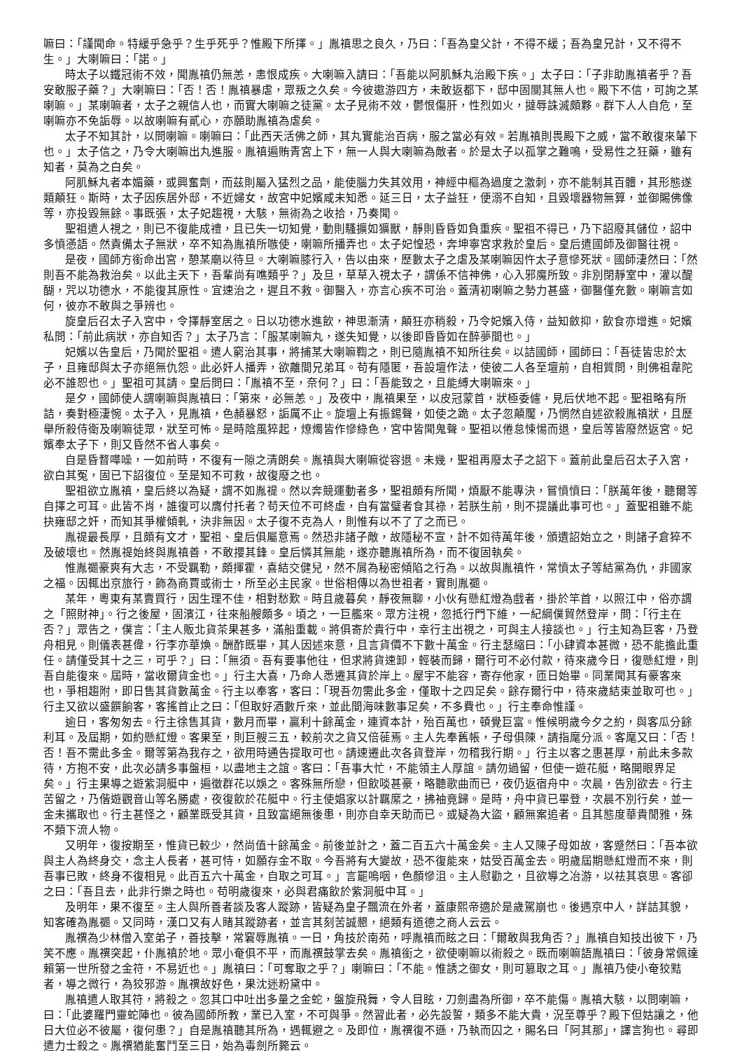嘛曰：「謹聞命。特緩乎急乎？生乎死乎？惟殿下所擇。」胤禛思之良久，乃曰：「吾為皇父計，不得不緩；吾為皇兄計，又不得不生。」大喇嘛曰：「諾。」
時太子以鐵冠術不效，聞胤禛仍無恙，恚恨成疾。大喇嘛入請曰：「吾能以阿肌穌丸治殿下疾。」太子曰：「子非助胤禛者乎？吾安敢服子藥？」大喇嘛曰：「否！否！胤禛暴虐，眾叛之久矣。今彼遨游四方，未敢返都下，邸中固闃其無人也。殿下不信，可詢之某喇嘛。」某喇嘛者，太子之親信人也，而實大喇嘛之徒黨。太子見術不效，鬱恨傷肝，性烈如火，撻辱誅滅頗夥。群下人人自危，至喇嘛亦不免詬辱。以故喇嘛有貳心，亦願助胤禛為虐矣。
太子不知其計，以問喇嘛。喇嘛曰：「此西天活佛之師，其丸實能治百病，服之當必有效。若胤禛則畏殿下之威，當不敢復來輦下也。」太子信之，乃令大喇嘛出丸進服。胤禛遍賄青宮上下，無一人與大喇嘛為敵者。於是太子以孤掌之難鳴，受易性之狂藥，雖有知者，莫為之白矣。
阿肌穌丸者本媚藥，或興奮劑，而茲則屬入猛烈之品，能使腦力失其效用，神經中樞為過度之激刺，亦不能制其百體，其形態遂類顛狂。斯時，太子因疾居外邸，不近婦女，故宮中妃嬪咸未知悉。延三日，太子益狂，便溺不自知，且毀壞器物無算，並御賜佛像等，亦投毀無餘。事既張，太子妃趨視，大駭，無術為之收拾，乃奏聞。
聖祖遣人視之，則已不復能成禮，且已失一切知覺，動則騷擴如獷獸，靜則昏昏如負重疾。聖祖不得已，乃下詔廢其儲位，詔中多憤懣語。然責備太子無狀，卒不知為胤禛所嗾使，喇嘛所播弄也。太子妃惶恐，奔坤寧宮求救於皇后。皇后遣國師及御醫往視。
是夜，國師方銜命出宮，憩某廟以待旦。大喇嘛膝行入，告以由來，歷數太子之虐及某喇嘛因忤太子意慘死狀。國師淒然曰：「然則吾不能為救治矣。以此主天下，吾輩尚有噍類乎？」及旦，草草入視太子，謂係不信神佛，心入邪魔所致。非別閉靜室中，灌以醍醐，咒以功德水，不能復其原性。宜速治之，遲且不救。御醫入，亦言心疾不可治。蓋清初喇嘛之勢力甚盛，御醫僅充數。喇嘛言如何，彼亦不敢與之爭辨也。
旋皇后召太子入宮中，令擇靜室居之。日以功德水進飲，神思漸清，顛狂亦稍殺，乃令妃嬪入侍，益知斂抑，飲食亦增進。妃嬪私問：「前此病狀，亦自知否？」太子乃言：「服某喇嘛丸，遂失知覺，以後即昏昏如在醉夢間也。」
妃嬪以告皇后，乃聞於聖祖。遣人窮治其事，將捕某大喇嘛鞫之，則已隨胤禛不知所往矣。以詰國師，國師曰：「吾徒皆忠於太子，且雍邸與太子亦絕無仇怨。此必奸人播弄，欲離間兄弟耳。苟有隱匿，吾設壇作法，使彼二人各至壇前，自相質問，則佛祖韋陀必不誰恕也。」聖祖可其請。皇后問曰：「胤禛不至，奈何？」曰：「吾能致之，且能縛大喇嘛來。」
是夕，國師使人謂喇嘛與胤禛曰：「第來，必無恙。」及夜中，胤禛果至，以皮冠蒙首，狀極委儢，見后伏地不起。聖祖略有所詰，奏對極淒惋。太子入，見胤禛，色頳暴怒，詬厲不止。旋壇上有振錫聲，如使之跪。太子忽顛魘，乃惘然自述欲殺胤禛狀，且歷舉所殺侍衛及喇嘛徒眾，狀至可怖。是時陰風猝起，燎燭皆作慘綠色，宮中皆聞鬼聲。聖祖以倦怠悚惕而退，皇后等皆廢然返宮。妃嬪奉太子下，則又昏然不省人事矣。
自是昏瞀嘩噪，一如前時，不復有一隙之清朗矣。胤禛與大喇嘛從容退。未幾，聖祖再廢太子之詔下。蓋前此皇后召太子入宮，欲白其冤，固已下詔復位。至是知不可救，故復廢之也。
聖祖欲立胤禛，皇后終以為疑，謂不如胤禔。然以奔競運動者多，聖祖頗有所聞，煩厭不能專決，嘗憤憤曰：「朕萬年後，聽爾等自擇之可耳。此皆不肖，誰復可以膺付托者？苟天位不可終虛，自有當璧者食其祿，若朕生前，則不提議此事可也。」蓋聖祖雖不能抉雍邸之奸，而知其爭權傾軋，決非無因。太子復不克為人，則惟有以不了了之而已。
胤禔最長厚，且頗有文才，聖祖、皇后俱屬意焉。然恐非諸子敵，故隱秘不宣，計不如待萬年後，頒遺詔始立之，則諸子倉猝不及破壞也。然胤禔始終與胤禛善，不敢攖其鋒。皇后憐其無能，遂亦聽胤禛所為，而不復固執矣。
惟胤禵豪爽有大志，不受羈勒，頗揮霍，喜結交健兒，然不屑為秘密傾陷之行為。以故與胤禛忤，常憤太子等結黨為仇，非國家之福。因輒出京旅行，飾為商賈或術士，所至必主民家。世俗相傳以為世祖者，實則胤禵。
某年，粵東有某賣買行，因生理不佳，相對愁歎。時且歲暮矣，靜夜無聊，小伙有懸紅燈為戲者，掛於竿首，以照江中，俗亦謂之「照財神」。行之後屋，固濱江，往來船艘頗多。頃之，一巨艦來。眾方注視，忽抵行門下維，一紀綱僕貿然登岸，問：「行主在否？」眾告之，僕言：「主人販北貨茶果甚多，滿船重載。將俱寄於貴行中，幸行主出視之，可與主人接談也。」行主知為巨客，乃登舟相見。則儀表甚偉，行李亦華煥。酬酢既畢，其人因述來意，且言貨價不下數十萬金。行主瑟縮曰：「小肆資本甚微，恐不能擔此重任。請僅受其十之三，可乎？」曰：「無須。吾有要事他往，但求將貨速卸，輕裝而歸，爾行可不必付款，待來歲今日，復懸紅燈，則吾自能復來。屆時，當收爾貨金也。」行主大喜，乃命人悉遷其貨於岸上。屋宇不能容，寄存他家，匝日始畢。同業聞其有豪客來也，爭相趨附，即日售其貨數萬金。行主以奉客，客曰：「現吾勿需此多金，僅取十之四足矣。餘存爾行中，待來歲結束並取可也。」行主又欲以盛饌餉客，客搖首止之曰：「但取好酒數斤來，並此間海味數事足矣，不多費也。」行主奉命惟謹。
逾日，客匆匆去。行主徐售其貨，數月而畢，贏利十餘萬金，連資本計，殆百萬也，頓覺巨富。惟候明歲今夕之約，與客瓜分餘利耳。及屆期，如約懸紅燈。客果至，則巨艘三五，較前次之貨又倍蓰焉。主人先奉舊帳，子母俱陳，請指麾分派。客麾又曰：「否！否！吾不需此多金。爾等第為我存之，欲用時通告提取可也。請速遷此次各貨登岸，勿稽我行期。」行主以客之惠甚厚，前此未多款待，方抱不安，此次必請多事盤桓，以盡地主之誼。客曰：「吾事大忙，不能領主人厚誼。請勿過留，但使一遊花艇，略開眼界足矣。」行主果導之遊紫洞艇中，遍徵群花以娛之。客殊無所戀，但飲啖甚豪，略聽歌曲而已，夜仍返宿舟中。次晨，告別欲去。行主苦留之，乃偕遊觀音山等名勝處，夜復飲於花艇中。行主使娼家以計羈縻之，拂袖竟歸。是時，舟中貨已畢登，次晨不別行矣，並一金未攜取也。行主甚怪之，顧業既受其貨，且致富絕無後患，則亦自幸天助而已。或疑為大盜，顧無案追者。且其態度華貴閒雅，殊不類下流人物。
又明年，復按期至，惟貨已較少，然尚值十餘萬金。前後並計之，蓋二百五六十萬金矣。主人又陳子母如故，客蹙然曰：「吾本欲與主人為終身交，念主人長者，甚可恃，如願存金不取。今吾將有大變故，恐不復能來，姑受百萬金去。明歲屆期懸紅燈而不來，則吾事已敗，終身不復相見。此百五六十萬金，自取之可耳。」言罷嗚咽，色顏慘沮。主人慰勸之，且欲導之冶游，以祛其哀思。客卻之曰：「吾且去，此非行樂之時也。苟明歲復來，必與君痛飲於紫洞艇中耳。」
及明年，果不復至。主人與所善者談及客人蹤跡，皆疑為皇子飄流在外者，蓋康熙帝適於是歲駕崩也。後遇京中人，詳詰其貌，知客確為胤禵。又同時，漢口又有人睹其蹤跡者，並言其刻苦誠懇，絕類有道德之商人云云。
胤禩為少林僧入室弟子，善技擊，常窘辱胤禛。一日，角技於南苑，呼胤禛而眩之曰：「爾敢與我角否？」胤禛自知技出彼下，乃笑不應。胤禩突起，仆胤禛於地。眾小奄俱不平，而胤禩鼓掌去矣。胤禛銜之，欲使喇嘛以術殺之。既而喇嘛語胤禛曰：「彼身常佩達賴第一世所發之金符，不易近也。」胤禛曰：「可奪取之乎？」喇嘛曰：「不能。惟誘之御女，則可篡取之耳。」胤禛乃使小奄狡黠者，導之微行，為狡邪游。胤禩故好色，果沈迷粉黛中。
胤禛遣人取其符，將殺之。忽其口中吐出多量之金蛇，盤旋飛舞，令人目眩，刀劍盡為所御，卒不能傷。胤禛大駭，以問喇嘛，曰：「此婆羅門靈蛇陣也。彼為國師所教，業已入室，不可與爭。然習此者，必先設誓，類多不能大貴，況至尊乎？殿下但姑讓之，他日大位必不彼屬，復何患？」自是胤禛聽其所為，遇輒避之。及即位，胤禩復不遜，乃執而囚之，賜名曰「阿其那」，譯言狗也。尋即遣力士殺之。胤禩猶能奮鬥至三日，始為毒劍所斃云。